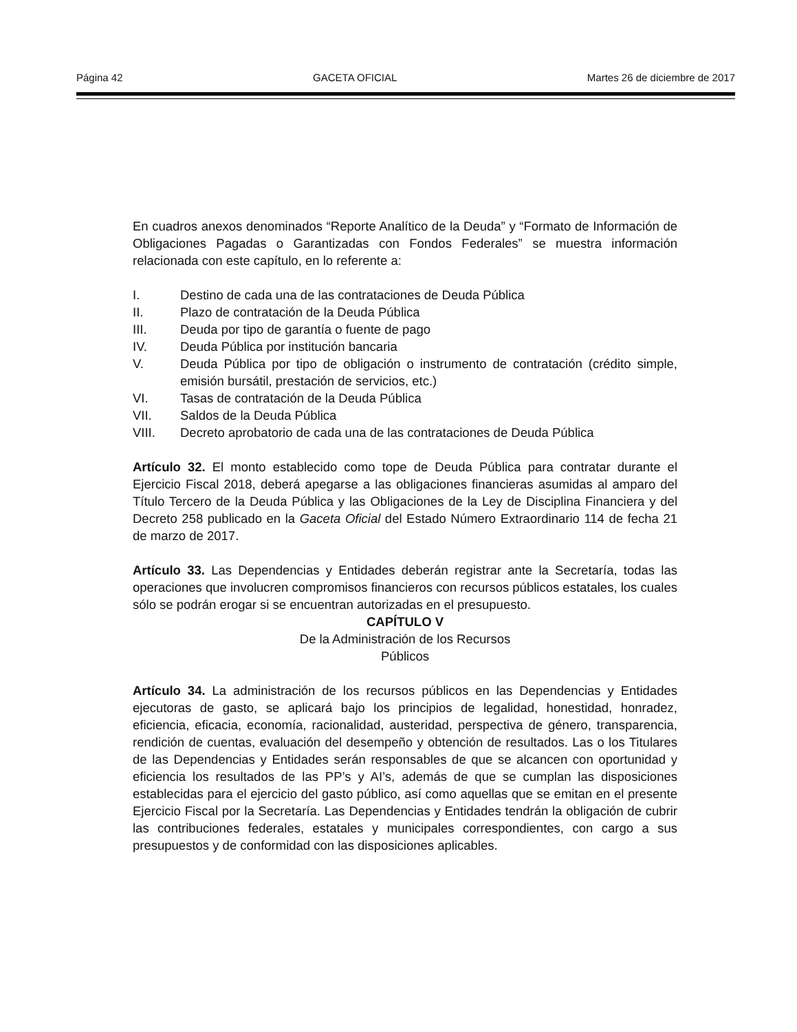Página 42 GACETA OFICIAL Martes 26 de diciembre de 2017
En cuadros anexos denominados “Reporte Analítico de la Deuda” y “Formato de Información de Obligaciones Pagadas o Garantizadas con Fondos Federales” se muestra información relacionada con este capítulo, en lo referente a:
I. Destino de cada una de las contrataciones de Deuda Pública
II. Plazo de contratación de la Deuda Pública
III. Deuda por tipo de garantía o fuente de pago
IV. Deuda Pública por institución bancaria
V. Deuda Pública por tipo de obligación o instrumento de contratación (crédito simple, emisión bursátil, prestación de servicios, etc.)
VI. Tasas de contratación de la Deuda Pública
VII. Saldos de la Deuda Pública
VIII. Decreto aprobatorio de cada una de las contrataciones de Deuda Pública
Artículo 32. El monto establecido como tope de Deuda Pública para contratar durante el Ejercicio Fiscal 2018, deberá apegarse a las obligaciones financieras asumidas al amparo del Título Tercero de la Deuda Pública y las Obligaciones de la Ley de Disciplina Financiera y del Decreto 258 publicado en la Gaceta Oficial del Estado Número Extraordinario 114 de fecha 21 de marzo de 2017.
Artículo 33. Las Dependencias y Entidades deberán registrar ante la Secretaría, todas las operaciones que involucren compromisos financieros con recursos públicos estatales, los cuales sólo se podrán erogar si se encuentran autorizadas en el presupuesto.
CAPÍTULO V
De la Administración de los Recursos
Públicos
Artículo 34. La administración de los recursos públicos en las Dependencias y Entidades ejecutoras de gasto, se aplicará bajo los principios de legalidad, honestidad, honradez, eficiencia, eficacia, economía, racionalidad, austeridad, perspectiva de género, transparencia, rendición de cuentas, evaluación del desempeño y obtención de resultados. Las o los Titulares de las Dependencias y Entidades serán responsables de que se alcancen con oportunidad y eficiencia los resultados de las PP’s y AI’s, además de que se cumplan las disposiciones establecidas para el ejercicio del gasto público, así como aquellas que se emitan en el presente Ejercicio Fiscal por la Secretaría. Las Dependencias y Entidades tendrán la obligación de cubrir las contribuciones federales, estatales y municipales correspondientes, con cargo a sus presupuestos y de conformidad con las disposiciones aplicables.